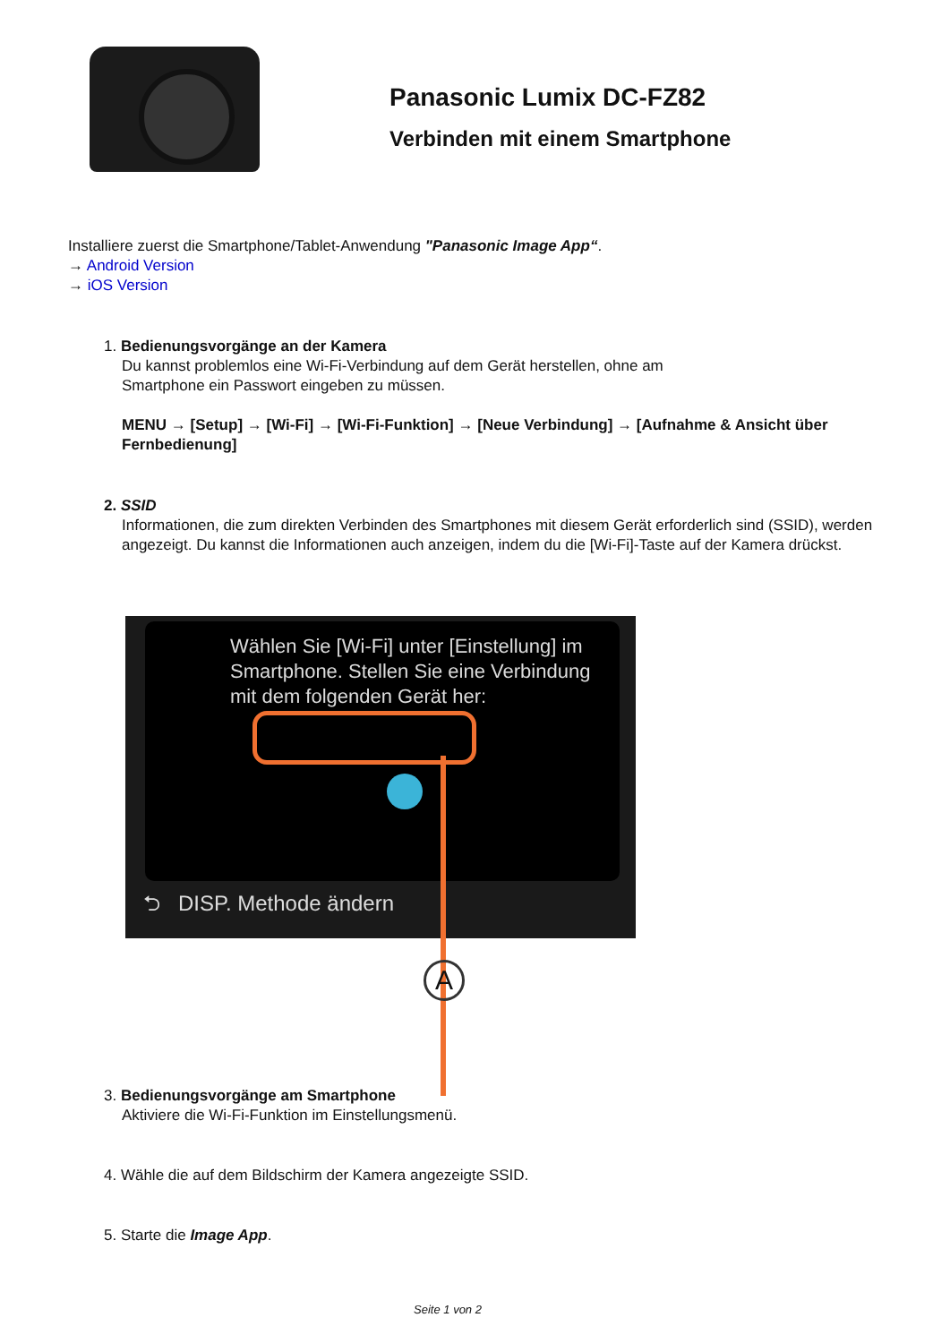Panasonic Lumix DC-FZ82
Verbinden mit einem Smartphone
Installiere zuerst die Smartphone/Tablet-Anwendung "Panasonic Image App“.
→ Android Version
→ iOS Version
1. Bedienungsvorgänge an der Kamera
Du kannst problemlos eine Wi-Fi-Verbindung auf dem Gerät herstellen, ohne am
Smartphone ein Passwort eingeben zu müssen.
MENU → [Setup] → [Wi-Fi] → [Wi-Fi-Funktion] → [Neue Verbindung] → [Aufnahme & Ansicht über Fernbedienung]
2. SSID
Informationen, die zum direkten Verbinden des Smartphones mit diesem Gerät erforderlich sind (SSID), werden angezeigt. Du kannst die Informationen auch anzeigen, indem du die [Wi-Fi]-Taste auf der Kamera drückst.
Wählen Sie [Wi-Fi] unter [Einstellung] im Smartphone. Stellen Sie eine Verbindung mit dem folgenden Gerät her:
⮌ DISP. Methode ändern
A
3. Bedienungsvorgänge am Smartphone
Aktiviere die Wi-Fi-Funktion im Einstellungsmenü.
4. Wähle die auf dem Bildschirm der Kamera angezeigte SSID.
5. Starte die Image App.
Seite 1 von 2